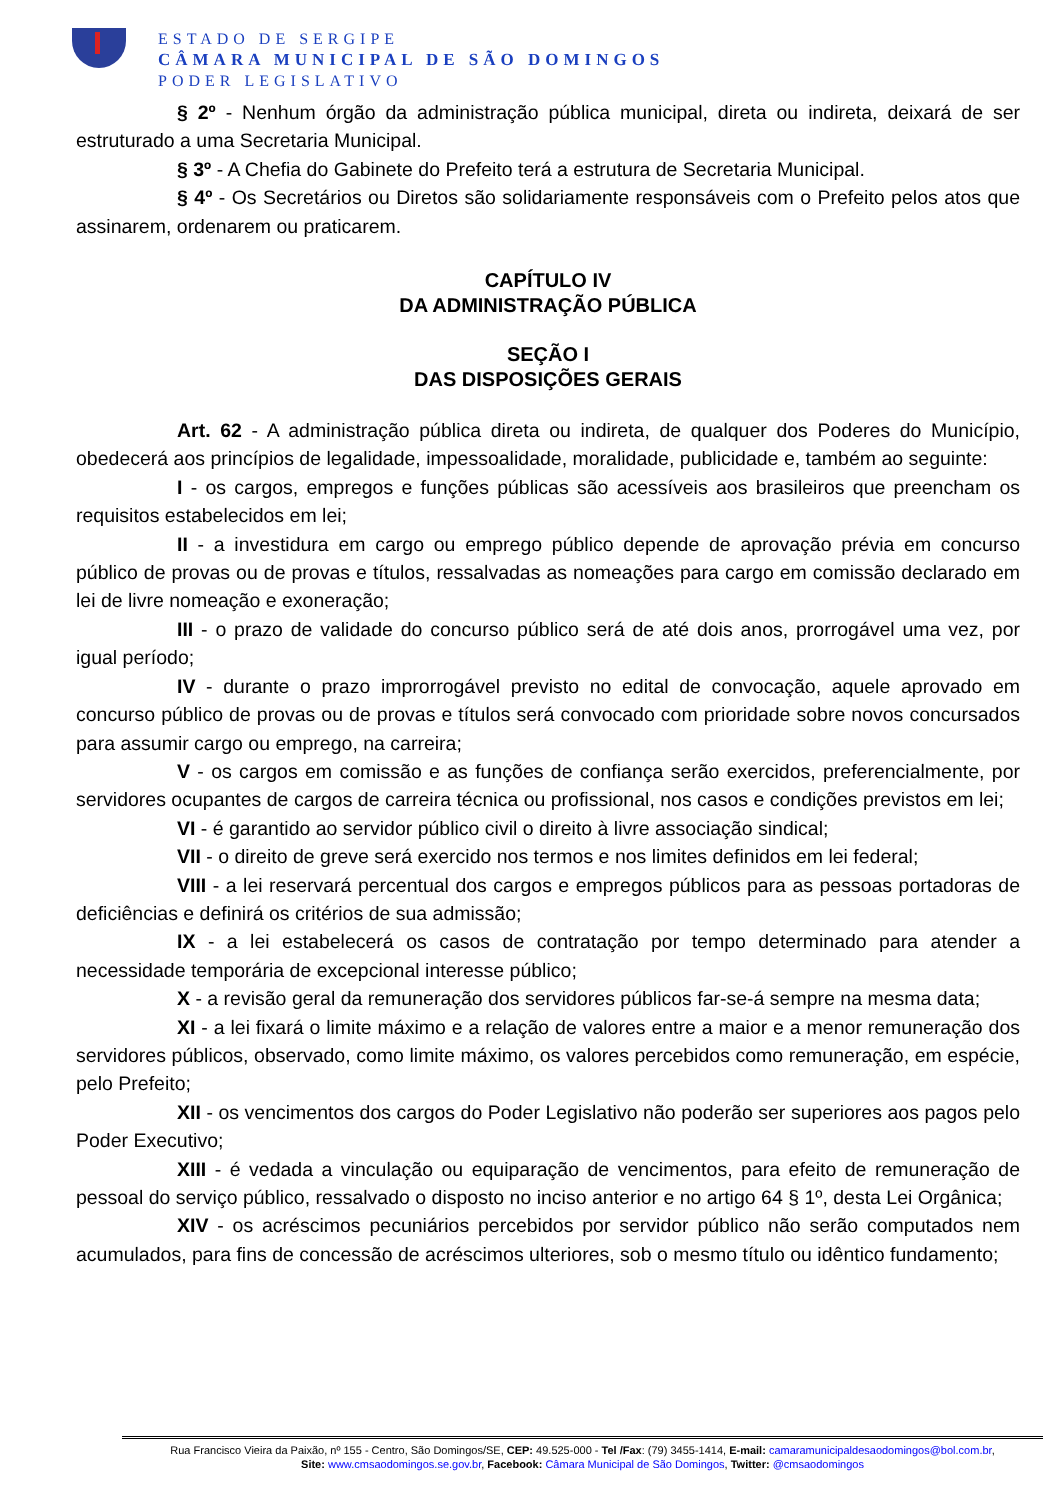ESTADO DE SERGIPE
CÂMARA MUNICIPAL DE SÃO DOMINGOS
PODER LEGISLATIVO
§ 2º - Nenhum órgão da administração pública municipal, direta ou indireta, deixará de ser estruturado a uma Secretaria Municipal.
§ 3º - A Chefia do Gabinete do Prefeito terá a estrutura de Secretaria Municipal.
§ 4º - Os Secretários ou Diretos são solidariamente responsáveis com o Prefeito pelos atos que assinarem, ordenarem ou praticarem.
CAPÍTULO IV
DA ADMINISTRAÇÃO PÚBLICA
SEÇÃO I
DAS DISPOSIÇÕES GERAIS
Art. 62 - A administração pública direta ou indireta, de qualquer dos Poderes do Município, obedecerá aos princípios de legalidade, impessoalidade, moralidade, publicidade e, também ao seguinte:
I - os cargos, empregos e funções públicas são acessíveis aos brasileiros que preencham os requisitos estabelecidos em lei;
II - a investidura em cargo ou emprego público depende de aprovação prévia em concurso público de provas ou de provas e títulos, ressalvadas as nomeações para cargo em comissão declarado em lei de livre nomeação e exoneração;
III - o prazo de validade do concurso público será de até dois anos, prorrogável uma vez, por igual período;
IV - durante o prazo improrrogável previsto no edital de convocação, aquele aprovado em concurso público de provas ou de provas e títulos será convocado com prioridade sobre novos concursados para assumir cargo ou emprego, na carreira;
V - os cargos em comissão e as funções de confiança serão exercidos, preferencialmente, por servidores ocupantes de cargos de carreira técnica ou profissional, nos casos e condições previstos em lei;
VI - é garantido ao servidor público civil o direito à livre associação sindical;
VII - o direito de greve será exercido nos termos e nos limites definidos em lei federal;
VIII - a lei reservará percentual dos cargos e empregos públicos para as pessoas portadoras de deficiências e definirá os critérios de sua admissão;
IX - a lei estabelecerá os casos de contratação por tempo determinado para atender a necessidade temporária de excepcional interesse público;
X - a revisão geral da remuneração dos servidores públicos far-se-á sempre na mesma data;
XI - a lei fixará o limite máximo e a relação de valores entre a maior e a menor remuneração dos servidores públicos, observado, como limite máximo, os valores percebidos como remuneração, em espécie, pelo Prefeito;
XII - os vencimentos dos cargos do Poder Legislativo não poderão ser superiores aos pagos pelo Poder Executivo;
XIII - é vedada a vinculação ou equiparação de vencimentos, para efeito de remuneração de pessoal do serviço público, ressalvado o disposto no inciso anterior e no artigo 64 § 1º, desta Lei Orgânica;
XIV - os acréscimos pecuniários percebidos por servidor público não serão computados nem acumulados, para fins de concessão de acréscimos ulteriores, sob o mesmo título ou idêntico fundamento;
Rua Francisco Vieira da Paixão, nº 155 - Centro, São Domingos/SE, CEP: 49.525-000 - Tel /Fax: (79) 3455-1414, E-mail: camaramunicipaldesaodomingos@bol.com.br,
Site: www.cmsaodomingos.se.gov.br, Facebook: Câmara Municipal de São Domingos, Twitter: @cmsaodomingos